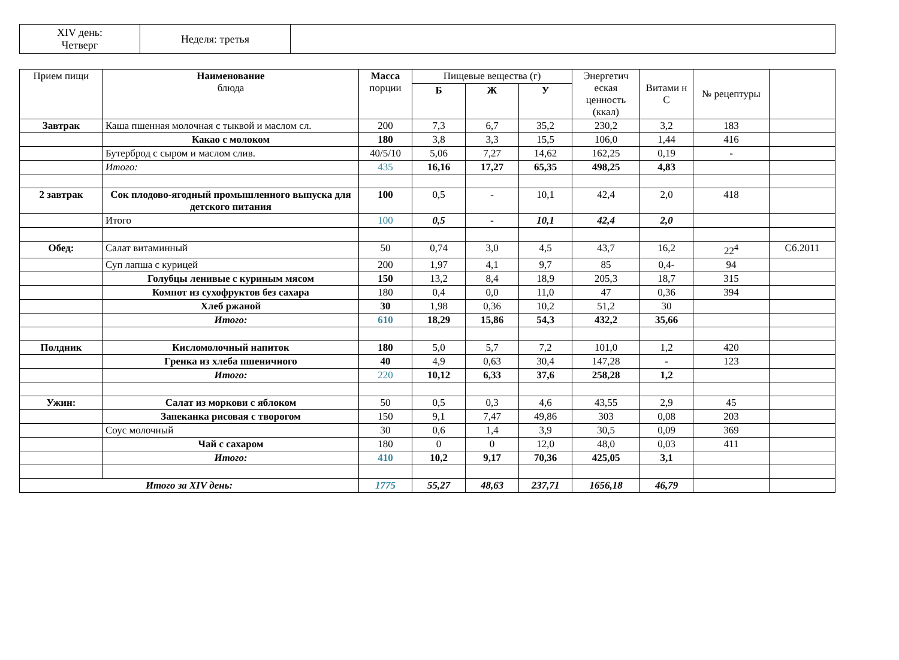| XIV день: Четверг | Неделя: третья | |
| Прием пищи | Наименование блюда | Масса порции | Пищевые вещества (г) | | | Энергетич еская ценность (ккал) | Витами н С | № рецептуры | |
| --- | --- | --- | --- | --- | --- | --- | --- | --- | --- |
| | | | Б | Ж | У | | | | |
| Завтрак | Каша пшенная молочная с тыквой и маслом сл. | 200 | 7,3 | 6,7 | 35,2 | 230,2 | 3,2 | 183 | |
| | Какао с молоком | 180 | 3,8 | 3,3 | 15,5 | 106,0 | 1,44 | 416 | |
| | Бутерброд с сыром и маслом слив. | 40/5/10 | 5,06 | 7,27 | 14,62 | 162,25 | 0,19 | - | |
| | Итого: | 435 | 16,16 | 17,27 | 65,35 | 498,25 | 4,83 | | |
| 2 завтрак | Сок плодово-ягодный промышленного выпуска для детского питания | 100 | 0,5 | - | 10,1 | 42,4 | 2,0 | 418 | |
| | Итого | 100 | 0,5 | - | 10,1 | 42,4 | 2,0 | | |
| Обед: | Салат витаминный | 50 | 0,74 | 3,0 | 4,5 | 43,7 | 16,2 | 22<sup>4</sup> | Сб.2011 |
| | Суп лапша с курицей | 200 | 1,97 | 4,1 | 9,7 | 85 | 0,4- | 94 | |
| | Голубцы ленивые с куриным мясом | 150 | 13,2 | 8,4 | 18,9 | 205,3 | 18,7 | 315 | |
| | Компот из сухофруктов без сахара | 180 | 0,4 | 0,0 | 11,0 | 47 | 0,36 | 394 | |
| | Хлеб ржаной | 30 | 1,98 | 0,36 | 10,2 | 51,2 | 30 | | |
| | Итого: | 610 | 18,29 | 15,86 | 54,3 | 432,2 | 35,66 | | |
| Полдник | Кисломолочный напиток | 180 | 5,0 | 5,7 | 7,2 | 101,0 | 1,2 | 420 | |
| | Гренка из хлеба пшеничного | 40 | 4,9 | 0,63 | 30,4 | 147,28 | - | 123 | |
| | Итого: | 220 | 10,12 | 6,33 | 37,6 | 258,28 | 1,2 | | |
| Ужин: | Салат из моркови с яблоком | 50 | 0,5 | 0,3 | 4,6 | 43,55 | 2,9 | 45 | |
| | Запеканка рисовая с творогом | 150 | 9,1 | 7,47 | 49,86 | 303 | 0,08 | 203 | |
| | Соус молочный | 30 | 0,6 | 1,4 | 3,9 | 30,5 | 0,09 | 369 | |
| | Чай с сахаром | 180 | 0 | 0 | 12,0 | 48,0 | 0,03 | 411 | |
| | Итого: | 410 | 10,2 | 9,17 | 70,36 | 425,05 | 3,1 | | |
| Итого за XIV день: | | 1775 | 55,27 | 48,63 | 237,71 | 1656,18 | 46,79 | | |